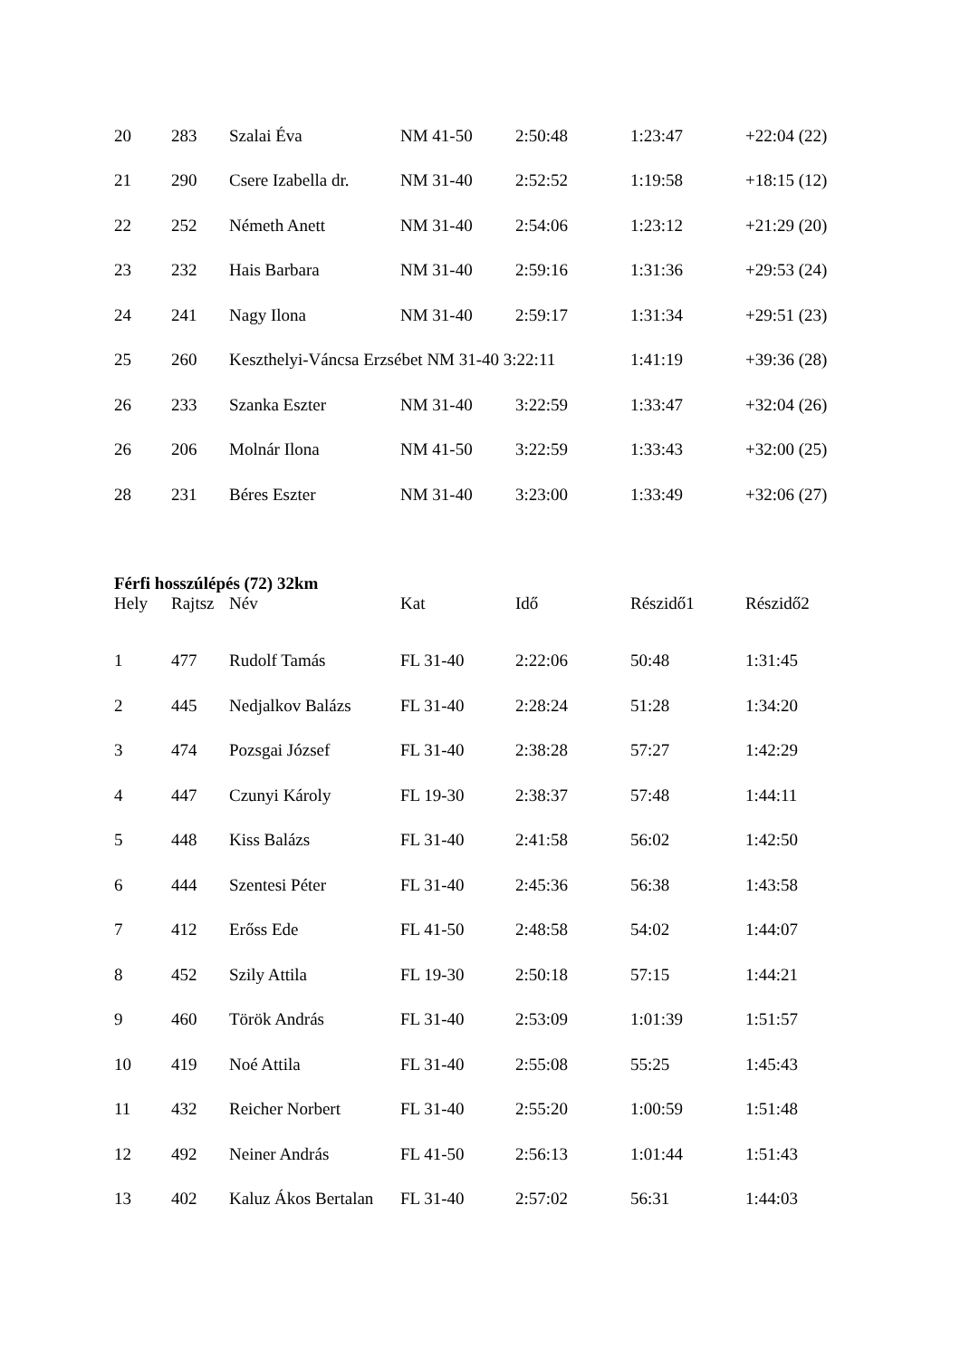| 20 | 283 | Szalai Éva | NM 41-50 | 2:50:48 | 1:23:47 | +22:04 (22) |
| 21 | 290 | Csere Izabella dr. | NM 31-40 | 2:52:52 | 1:19:58 | +18:15 (12) |
| 22 | 252 | Németh Anett | NM 31-40 | 2:54:06 | 1:23:12 | +21:29 (20) |
| 23 | 232 | Hais Barbara | NM 31-40 | 2:59:16 | 1:31:36 | +29:53 (24) |
| 24 | 241 | Nagy Ilona | NM 31-40 | 2:59:17 | 1:31:34 | +29:51 (23) |
| 25 | 260 | Keszthelyi-Váncsa Erzsébet NM 31-40 3:22:11 | | | 1:41:19 | +39:36 (28) |
| 26 | 233 | Szanka Eszter | NM 31-40 | 3:22:59 | 1:33:47 | +32:04 (26) |
| 26 | 206 | Molnár Ilona | NM 41-50 | 3:22:59 | 1:33:43 | +32:00 (25) |
| 28 | 231 | Béres Eszter | NM 31-40 | 3:23:00 | 1:33:49 | +32:06 (27) |
Férfi hosszúlépés (72) 32km
| Hely | Rajtsz | Név | Kat | Idő | Részidő1 | Részidő2 |
| --- | --- | --- | --- | --- | --- | --- |
| 1 | 477 | Rudolf Tamás | FL 31-40 | 2:22:06 | 50:48 | 1:31:45 |
| 2 | 445 | Nedjalkov Balázs | FL 31-40 | 2:28:24 | 51:28 | 1:34:20 |
| 3 | 474 | Pozsgai József | FL 31-40 | 2:38:28 | 57:27 | 1:42:29 |
| 4 | 447 | Czunyi Károly | FL 19-30 | 2:38:37 | 57:48 | 1:44:11 |
| 5 | 448 | Kiss Balázs | FL 31-40 | 2:41:58 | 56:02 | 1:42:50 |
| 6 | 444 | Szentesi Péter | FL 31-40 | 2:45:36 | 56:38 | 1:43:58 |
| 7 | 412 | Erőss Ede | FL 41-50 | 2:48:58 | 54:02 | 1:44:07 |
| 8 | 452 | Szily Attila | FL 19-30 | 2:50:18 | 57:15 | 1:44:21 |
| 9 | 460 | Török András | FL 31-40 | 2:53:09 | 1:01:39 | 1:51:57 |
| 10 | 419 | Noé Attila | FL 31-40 | 2:55:08 | 55:25 | 1:45:43 |
| 11 | 432 | Reicher Norbert | FL 31-40 | 2:55:20 | 1:00:59 | 1:51:48 |
| 12 | 492 | Neiner András | FL 41-50 | 2:56:13 | 1:01:44 | 1:51:43 |
| 13 | 402 | Kaluz Ákos Bertalan | FL 31-40 | 2:57:02 | 56:31 | 1:44:03 |